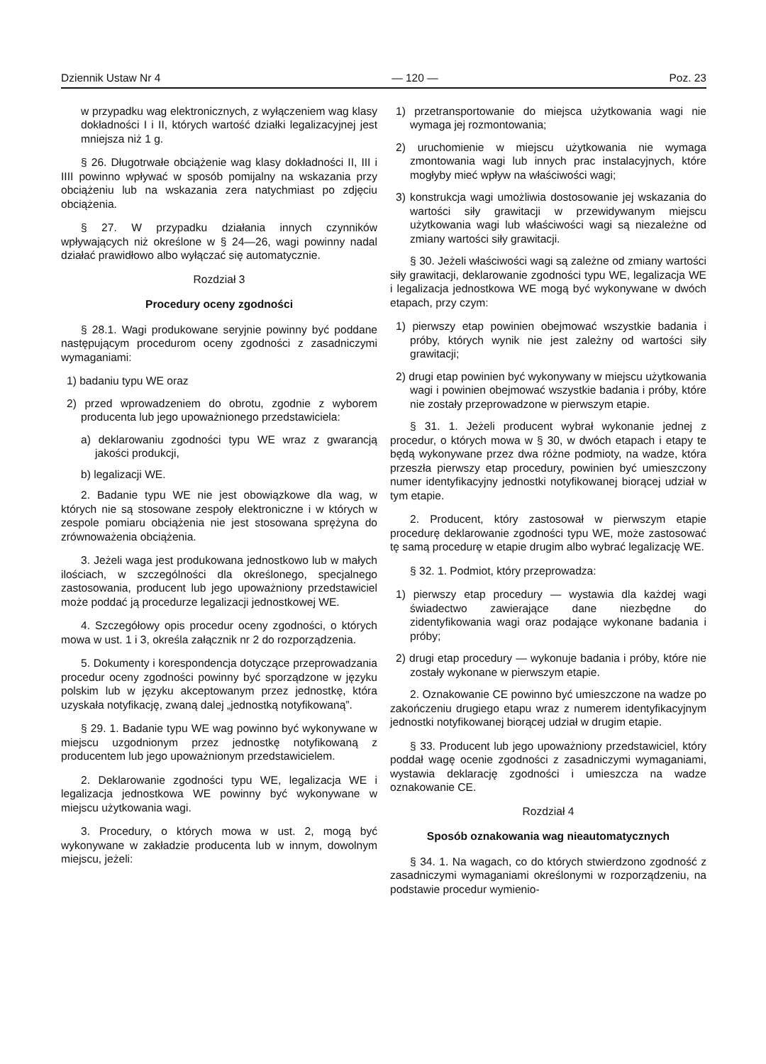Dziennik Ustaw Nr 4 — 120 — Poz. 23
w przypadku wag elektronicznych, z wyłączeniem wag klasy dokładności I i II, których wartość działki legalizacyjnej jest mniejsza niż 1 g.
§ 26. Długotrwałe obciążenie wag klasy dokładności II, III i IIII powinno wpływać w sposób pomijalny na wskazania przy obciążeniu lub na wskazania zera natychmiast po zdjęciu obciążenia.
§ 27. W przypadku działania innych czynników wpływających niż określone w § 24—26, wagi powinny nadal działać prawidłowo albo wyłączać się automatycznie.
Rozdział 3
Procedury oceny zgodności
§ 28.1. Wagi produkowane seryjnie powinny być poddane następującym procedurom oceny zgodności z zasadniczymi wymaganiami:
1) badaniu typu WE oraz
2) przed wprowadzeniem do obrotu, zgodnie z wyborem producenta lub jego upoważnionego przedstawiciela:
a) deklarowaniu zgodności typu WE wraz z gwarancją jakości produkcji,
b) legalizacji WE.
2. Badanie typu WE nie jest obowiązkowe dla wag, w których nie są stosowane zespoły elektroniczne i w których w zespole pomiaru obciążenia nie jest stosowana sprężyna do zrównoważenia obciążenia.
3. Jeżeli waga jest produkowana jednostkowo lub w małych ilościach, w szczególności dla określonego, specjalnego zastosowania, producent lub jego upoważniony przedstawiciel może poddać ją procedurze legalizacji jednostkowej WE.
4. Szczegółowy opis procedur oceny zgodności, o których mowa w ust. 1 i 3, określa załącznik nr 2 do rozporządzenia.
5. Dokumenty i korespondencja dotyczące przeprowadzania procedur oceny zgodności powinny być sporządzone w języku polskim lub w języku akceptowanym przez jednostkę, która uzyskała notyfikację, zwaną dalej „jednostką notyfikowaną”.
§ 29. 1. Badanie typu WE wag powinno być wykonywane w miejscu uzgodnionym przez jednostkę notyfikowaną z producentem lub jego upoważnionym przedstawicielem.
2. Deklarowanie zgodności typu WE, legalizacja WE i legalizacja jednostkowa WE powinny być wykonywane w miejscu użytkowania wagi.
3. Procedury, o których mowa w ust. 2, mogą być wykonywane w zakładzie producenta lub w innym, dowolnym miejscu, jeżeli:
1) przetransportowanie do miejsca użytkowania wagi nie wymaga jej rozmontowania;
2) uruchomienie w miejscu użytkowania nie wymaga zmontowania wagi lub innych prac instalacyjnych, które mogłyby mieć wpływ na właściwości wagi;
3) konstrukcja wagi umożliwia dostosowanie jej wskazania do wartości siły grawitacji w przewidywanym miejscu użytkowania wagi lub właściwości wagi są niezależne od zmiany wartości siły grawitacji.
§ 30. Jeżeli właściwości wagi są zależne od zmiany wartości siły grawitacji, deklarowanie zgodności typu WE, legalizacja WE i legalizacja jednostkowa WE mogą być wykonywane w dwóch etapach, przy czym:
1) pierwszy etap powinien obejmować wszystkie badania i próby, których wynik nie jest zależny od wartości siły grawitacji;
2) drugi etap powinien być wykonywany w miejscu użytkowania wagi i powinien obejmować wszystkie badania i próby, które nie zostały przeprowadzone w pierwszym etapie.
§ 31. 1. Jeżeli producent wybrał wykonanie jednej z procedur, o których mowa w § 30, w dwóch etapach i etapy te będą wykonywane przez dwa różne podmioty, na wadze, która przeszła pierwszy etap procedury, powinien być umieszczony numer identyfikacyjny jednostki notyfikowanej biorącej udział w tym etapie.
2. Producent, który zastosował w pierwszym etapie procedurę deklarowanie zgodności typu WE, może zastosować tę samą procedurę w etapie drugim albo wybrać legalizację WE.
§ 32. 1. Podmiot, który przeprowadza:
1) pierwszy etap procedury — wystawia dla każdej wagi świadectwo zawierające dane niezbędne do zidentyfikowania wagi oraz podające wykonane badania i próby;
2) drugi etap procedury — wykonuje badania i próby, które nie zostały wykonane w pierwszym etapie.
2. Oznakowanie CE powinno być umieszczone na wadze po zakończeniu drugiego etapu wraz z numerem identyfikacyjnym jednostki notyfikowanej biorącej udział w drugim etapie.
§ 33. Producent lub jego upoważniony przedstawiciel, który poddał wagę ocenie zgodności z zasadniczymi wymaganiami, wystawia deklarację zgodności i umieszcza na wadze oznakowanie CE.
Rozdział 4
Sposób oznakowania wag nieautomatycznych
§ 34. 1. Na wagach, co do których stwierdzono zgodność z zasadniczymi wymaganiami określonymi w rozporządzeniu, na podstawie procedur wymienio-